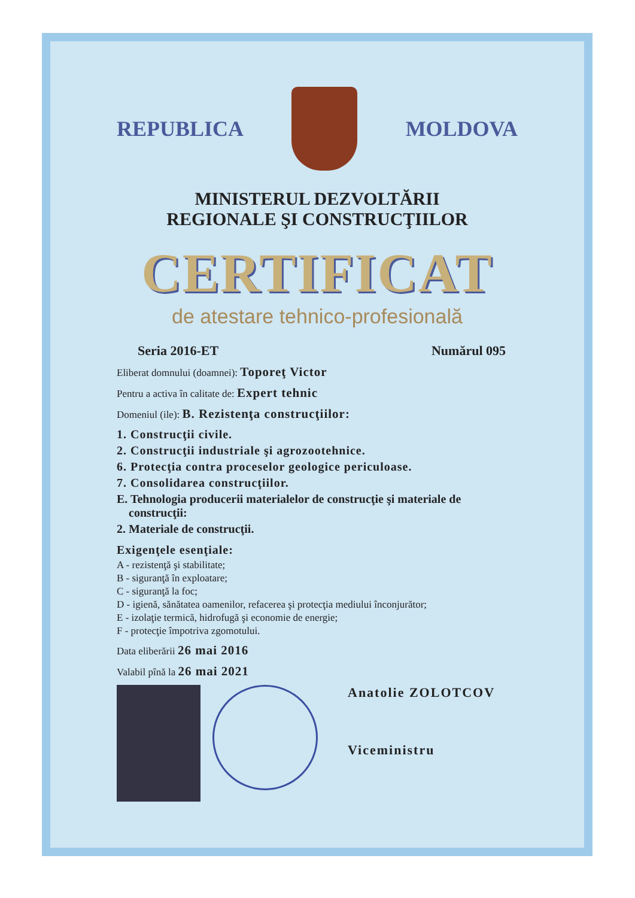REPUBLICA MOLDOVA
MINISTERUL DEZVOLTĂRII
REGIONALE ŞI CONSTRUCŢIILOR
CERTIFICAT
de atestare tehnico-profesională
Seria 2016-ET Numărul 095
Eliberat domnului (doamnei): Toporeţ Victor
Pentru a activa în calitate de: Expert tehnic
Domeniul (ile): B. Rezistenţa construcţiilor:
1. Construcţii civile.
2. Construcţii industriale şi agrozootehnice.
6. Protecţia contra proceselor geologice periculoase.
7. Consolidarea construcţiilor.
E. Tehnologia producerii materialelor de construcţie şi materiale de
construcţii:
2. Materiale de construcţii.
Exigenţele esenţiale:
A - rezistenţă şi stabilitate;
B - siguranţă în exploatare;
C - siguranţă la foc;
D - igienă, sănătatea oamenilor, refacerea şi protecţia mediului înconjurător;
E - izolaţie termică, hidrofugă şi economie de energie;
F - protecţie împotriva zgomotului.
Data eliberării 26 mai 2016
Valabil pînă la 26 mai 2021
Anatolie ZOLOTCOV
Viceministru